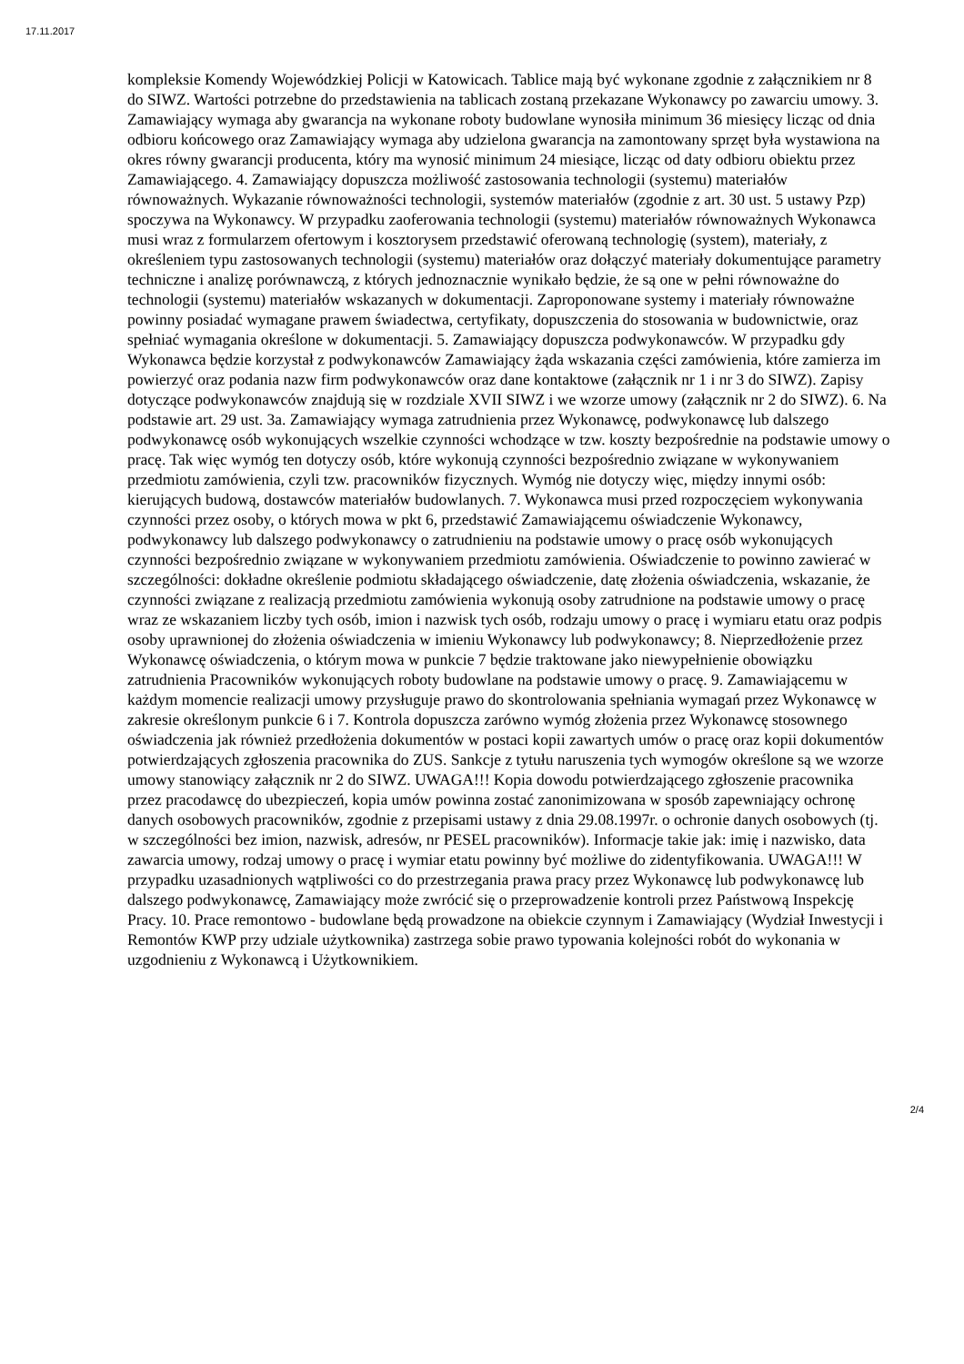17.11.2017
kompleksie Komendy Wojewódzkiej Policji w Katowicach. Tablice mają być wykonane zgodnie z załącznikiem nr 8 do SIWZ. Wartości potrzebne do przedstawienia na tablicach zostaną przekazane Wykonawcy po zawarciu umowy. 3. Zamawiający wymaga aby gwarancja na wykonane roboty budowlane wynosiła minimum 36 miesięcy licząc od dnia odbioru końcowego oraz Zamawiający wymaga aby udzielona gwarancja na zamontowany sprzęt była wystawiona na okres równy gwarancji producenta, który ma wynosić minimum 24 miesiące, licząc od daty odbioru obiektu przez Zamawiającego. 4. Zamawiający dopuszcza możliwość zastosowania technologii (systemu) materiałów równoważnych. Wykazanie równoważności technologii, systemów materiałów (zgodnie z art. 30 ust. 5 ustawy Pzp) spoczywa na Wykonawcy. W przypadku zaoferowania technologii (systemu) materiałów równoważnych Wykonawca musi wraz z formularzem ofertowym i kosztorysem przedstawić oferowaną technologię (system), materiały, z określeniem typu zastosowanych technologii (systemu) materiałów oraz dołączyć materiały dokumentujące parametry techniczne i analizę porównawczą, z których jednoznacznie wynikało będzie, że są one w pełni równoważne do technologii (systemu) materiałów wskazanych w dokumentacji. Zaproponowane systemy i materiały równoważne powinny posiadać wymagane prawem świadectwa, certyfikaty, dopuszczenia do stosowania w budownictwie, oraz spełniać wymagania określone w dokumentacji. 5. Zamawiający dopuszcza podwykonawców. W przypadku gdy Wykonawca będzie korzystał z podwykonawców Zamawiający żąda wskazania części zamówienia, które zamierza im powierzyć oraz podania nazw firm podwykonawców oraz dane kontaktowe (załącznik nr 1 i nr 3 do SIWZ). Zapisy dotyczące podwykonawców znajdują się w rozdziale XVII SIWZ i we wzorze umowy (załącznik nr 2 do SIWZ). 6. Na podstawie art. 29 ust. 3a. Zamawiający wymaga zatrudnienia przez Wykonawcę, podwykonawcę lub dalszego podwykonawcę osób wykonujących wszelkie czynności wchodzące w tzw. koszty bezpośrednie na podstawie umowy o pracę. Tak więc wymóg ten dotyczy osób, które wykonują czynności bezpośrednio związane w wykonywaniem przedmiotu zamówienia, czyli tzw. pracowników fizycznych. Wymóg nie dotyczy więc, między innymi osób: kierujących budową, dostawców materiałów budowlanych. 7. Wykonawca musi przed rozpoczęciem wykonywania czynności przez osoby, o których mowa w pkt 6, przedstawić Zamawiającemu oświadczenie Wykonawcy, podwykonawcy lub dalszego podwykonawcy o zatrudnieniu na podstawie umowy o pracę osób wykonujących czynności bezpośrednio związane w wykonywaniem przedmiotu zamówienia. Oświadczenie to powinno zawierać w szczególności: dokładne określenie podmiotu składającego oświadczenie, datę złożenia oświadczenia, wskazanie, że czynności związane z realizacją przedmiotu zamówienia wykonują osoby zatrudnione na podstawie umowy o pracę wraz ze wskazaniem liczby tych osób, imion i nazwisk tych osób, rodzaju umowy o pracę i wymiaru etatu oraz podpis osoby uprawnionej do złożenia oświadczenia w imieniu Wykonawcy lub podwykonawcy; 8. Nieprzedłożenie przez Wykonawcę oświadczenia, o którym mowa w punkcie 7 będzie traktowane jako niewypełnienie obowiązku zatrudnienia Pracowników wykonujących roboty budowlane na podstawie umowy o pracę. 9. Zamawiającemu w każdym momencie realizacji umowy przysługuje prawo do skontrolowania spełniania wymagań przez Wykonawcę w zakresie określonym punkcie 6 i 7. Kontrola dopuszcza zarówno wymóg złożenia przez Wykonawcę stosownego oświadczenia jak również przedłożenia dokumentów w postaci kopii zawartych umów o pracę oraz kopii dokumentów potwierdzających zgłoszenia pracownika do ZUS. Sankcje z tytułu naruszenia tych wymogów określone są we wzorze umowy stanowiący załącznik nr 2 do SIWZ. UWAGA!!! Kopia dowodu potwierdzającego zgłoszenie pracownika przez pracodawcę do ubezpieczeń, kopia umów powinna zostać zanonimizowana w sposób zapewniający ochronę danych osobowych pracowników, zgodnie z przepisami ustawy z dnia 29.08.1997r. o ochronie danych osobowych (tj. w szczególności bez imion, nazwisk, adresów, nr PESEL pracowników). Informacje takie jak: imię i nazwisko, data zawarcia umowy, rodzaj umowy o pracę i wymiar etatu powinny być możliwe do zidentyfikowania. UWAGA!!! W przypadku uzasadnionych wątpliwości co do przestrzegania prawa pracy przez Wykonawcę lub podwykonawcę lub dalszego podwykonawcę, Zamawiający może zwrócić się o przeprowadzenie kontroli przez Państwową Inspekcję Pracy. 10. Prace remontowo - budowlane będą prowadzone na obiekcie czynnym i Zamawiający (Wydział Inwestycji i Remontów KWP przy udziale użytkownika) zastrzega sobie prawo typowania kolejności robót do wykonania w uzgodnieniu z Wykonawcą i Użytkownikiem.
2/4